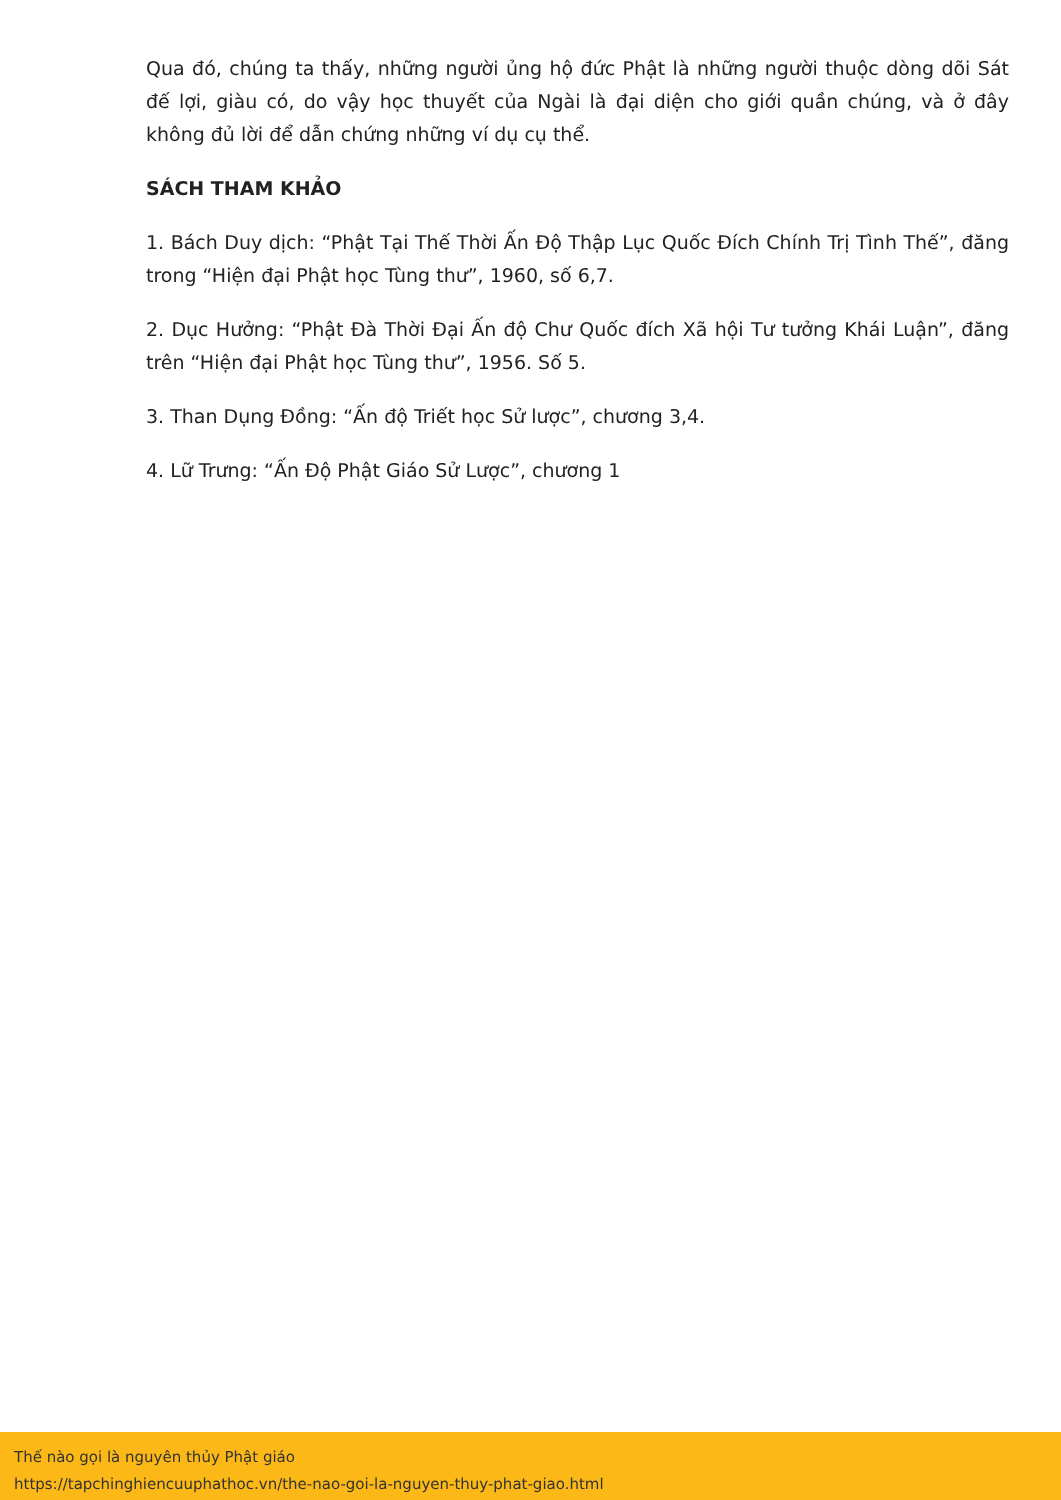Qua đó, chúng ta thấy, những người ủng hộ đức Phật là những người thuộc dòng dõi Sát đế lợi, giàu có, do vậy học thuyết của Ngài là đại diện cho giới quần chúng, và ở đây không đủ lời để dẫn chứng những ví dụ cụ thể.
SÁCH THAM KHẢO
1. Bách Duy dịch: “Phật Tại Thế Thời Ấn Độ Thập Lục Quốc Đích Chính Trị Tình Thế”, đăng trong “Hiện đại Phật học Tùng thư”, 1960, số 6,7.
2. Dục Hưởng: “Phật Đà Thời Đại Ấn độ Chư Quốc đích Xã hội Tư tưởng Khái Luận”, đăng trên “Hiện đại Phật học Tùng thư”, 1956. Số 5.
3. Than Dụng Đồng: “Ấn độ Triết học Sử lược”, chương 3,4.
4. Lữ Trưng: “Ấn Độ Phật Giáo Sử Lược”, chương 1
Thế nào gọi là nguyên thủy Phật giáo
https://tapchinghiencuuphathoc.vn/the-nao-goi-la-nguyen-thuy-phat-giao.html